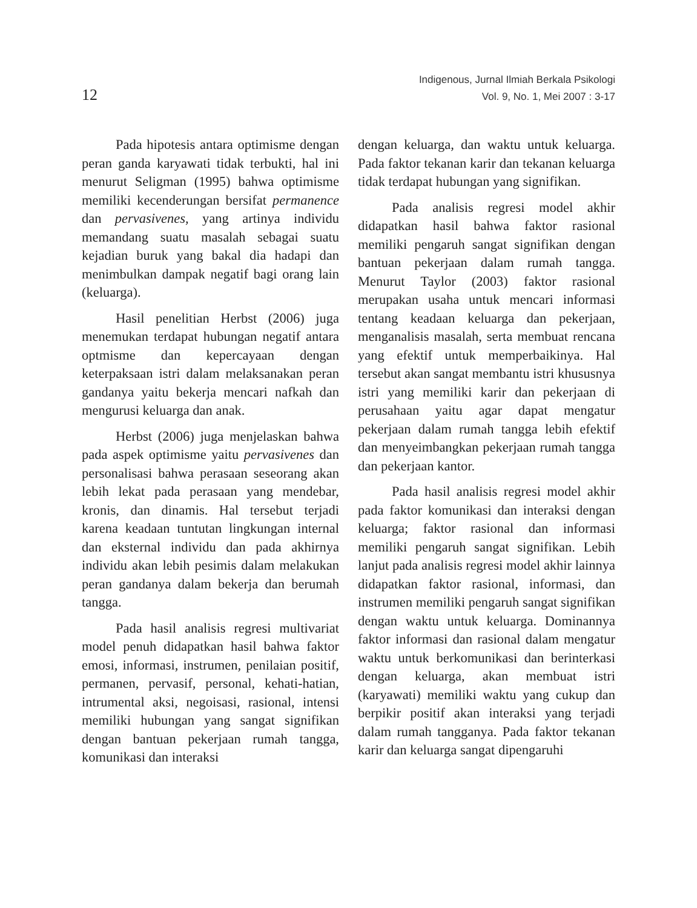12
Indigenous, Jurnal Ilmiah Berkala Psikologi
Vol. 9, No. 1, Mei 2007 : 3-17
Pada hipotesis antara optimisme dengan peran ganda karyawati tidak terbukti, hal ini menurut Seligman (1995) bahwa optimisme memiliki kecenderungan bersifat permanence dan pervasivenes, yang artinya individu memandang suatu masalah sebagai suatu kejadian buruk yang bakal dia hadapi dan menimbulkan dampak negatif bagi orang lain (keluarga).
Hasil penelitian Herbst (2006) juga menemukan terdapat hubungan negatif antara optmisme dan kepercayaan dengan keterpaksaan istri dalam melaksanakan peran gandanya yaitu bekerja mencari nafkah dan mengurusi keluarga dan anak.
Herbst (2006) juga menjelaskan bahwa pada aspek optimisme yaitu pervasivenes dan personalisasi bahwa perasaan seseorang akan lebih lekat pada perasaan yang mendebar, kronis, dan dinamis. Hal tersebut terjadi karena keadaan tuntutan lingkungan internal dan eksternal individu dan pada akhirnya individu akan lebih pesimis dalam melakukan peran gandanya dalam bekerja dan berumah tangga.
Pada hasil analisis regresi multivariat model penuh didapatkan hasil bahwa faktor emosi, informasi, instrumen, penilaian positif, permanen, pervasif, personal, kehati-hatian, intrumental aksi, negoisasi, rasional, intensi memiliki hubungan yang sangat signifikan dengan bantuan pekerjaan rumah tangga, komunikasi dan interaksi
dengan keluarga, dan waktu untuk keluarga. Pada faktor tekanan karir dan tekanan keluarga tidak terdapat hubungan yang signifikan.
Pada analisis regresi model akhir didapatkan hasil bahwa faktor rasional memiliki pengaruh sangat signifikan dengan bantuan pekerjaan dalam rumah tangga. Menurut Taylor (2003) faktor rasional merupakan usaha untuk mencari informasi tentang keadaan keluarga dan pekerjaan, menganalisis masalah, serta membuat rencana yang efektif untuk memperbaikinya. Hal tersebut akan sangat membantu istri khususnya istri yang memiliki karir dan pekerjaan di perusahaan yaitu agar dapat mengatur pekerjaan dalam rumah tangga lebih efektif dan menyeimbangkan pekerjaan rumah tangga dan pekerjaan kantor.
Pada hasil analisis regresi model akhir pada faktor komunikasi dan interaksi dengan keluarga; faktor rasional dan informasi memiliki pengaruh sangat signifikan. Lebih lanjut pada analisis regresi model akhir lainnya didapatkan faktor rasional, informasi, dan instrumen memiliki pengaruh sangat signifikan dengan waktu untuk keluarga. Dominannya faktor informasi dan rasional dalam mengatur waktu untuk berkomunikasi dan berinterkasi dengan keluarga, akan membuat istri (karyawati) memiliki waktu yang cukup dan berpikir positif akan interaksi yang terjadi dalam rumah tangganya. Pada faktor tekanan karir dan keluarga sangat dipengaruhi